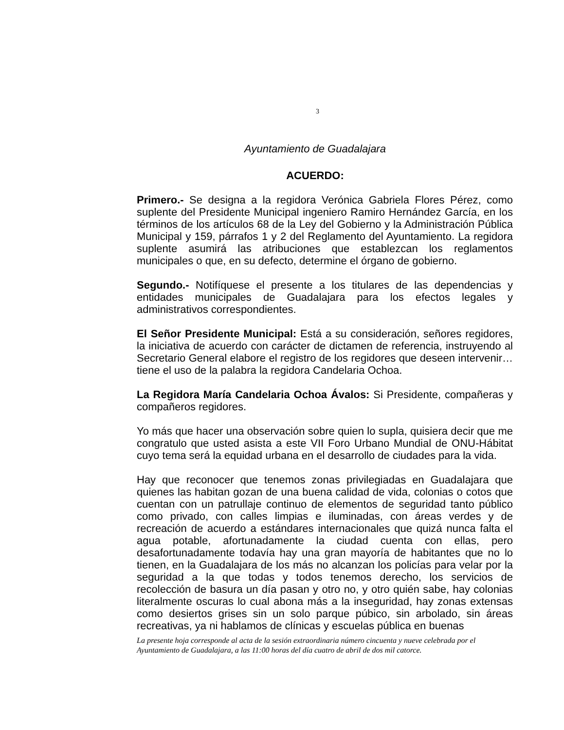3
Ayuntamiento de Guadalajara
ACUERDO:
Primero.- Se designa a la regidora Verónica Gabriela Flores Pérez, como suplente del Presidente Municipal ingeniero Ramiro Hernández García, en los términos de los artículos 68 de la Ley del Gobierno y la Administración Pública Municipal y 159, párrafos 1 y 2 del Reglamento del Ayuntamiento. La regidora suplente asumirá las atribuciones que establezcan los reglamentos municipales o que, en su defecto, determine el órgano de gobierno.
Segundo.- Notifíquese el presente a los titulares de las dependencias y entidades municipales de Guadalajara para los efectos legales y administrativos correspondientes.
El Señor Presidente Municipal: Está a su consideración, señores regidores, la iniciativa de acuerdo con carácter de dictamen de referencia, instruyendo al Secretario General elabore el registro de los regidores que deseen intervenir…tiene el uso de la palabra la regidora Candelaria Ochoa.
La Regidora María Candelaria Ochoa Ávalos: Si Presidente, compañeras y compañeros regidores.
Yo más que hacer una observación sobre quien lo supla, quisiera decir que me congratulo que usted asista a este VII Foro Urbano Mundial de ONU-Hábitat cuyo tema será la equidad urbana en el desarrollo de ciudades para la vida.
Hay que reconocer que tenemos zonas privilegiadas en Guadalajara que quienes las habitan gozan de una buena calidad de vida, colonias o cotos que cuentan con un patrullaje continuo de elementos de seguridad tanto público como privado, con calles limpias e iluminadas, con áreas verdes y de recreación de acuerdo a estándares internacionales que quizá nunca falta el agua potable, afortunadamente la ciudad cuenta con ellas, pero desafortunadamente todavía hay una gran mayoría de habitantes que no lo tienen, en la Guadalajara de los más no alcanzan los policías para velar por la seguridad a la que todas y todos tenemos derecho, los servicios de recolección de basura un día pasan y otro no, y otro quién sabe, hay colonias literalmente oscuras lo cual abona más a la inseguridad, hay zonas extensas como desiertos grises sin un solo parque púbico, sin arbolado, sin áreas recreativas, ya ni hablamos de clínicas y escuelas pública en buenas
La presente hoja corresponde al acta de la sesión extraordinaria número cincuenta y nueve celebrada por el Ayuntamiento de Guadalajara, a las 11:00 horas del día cuatro de abril de dos mil catorce.